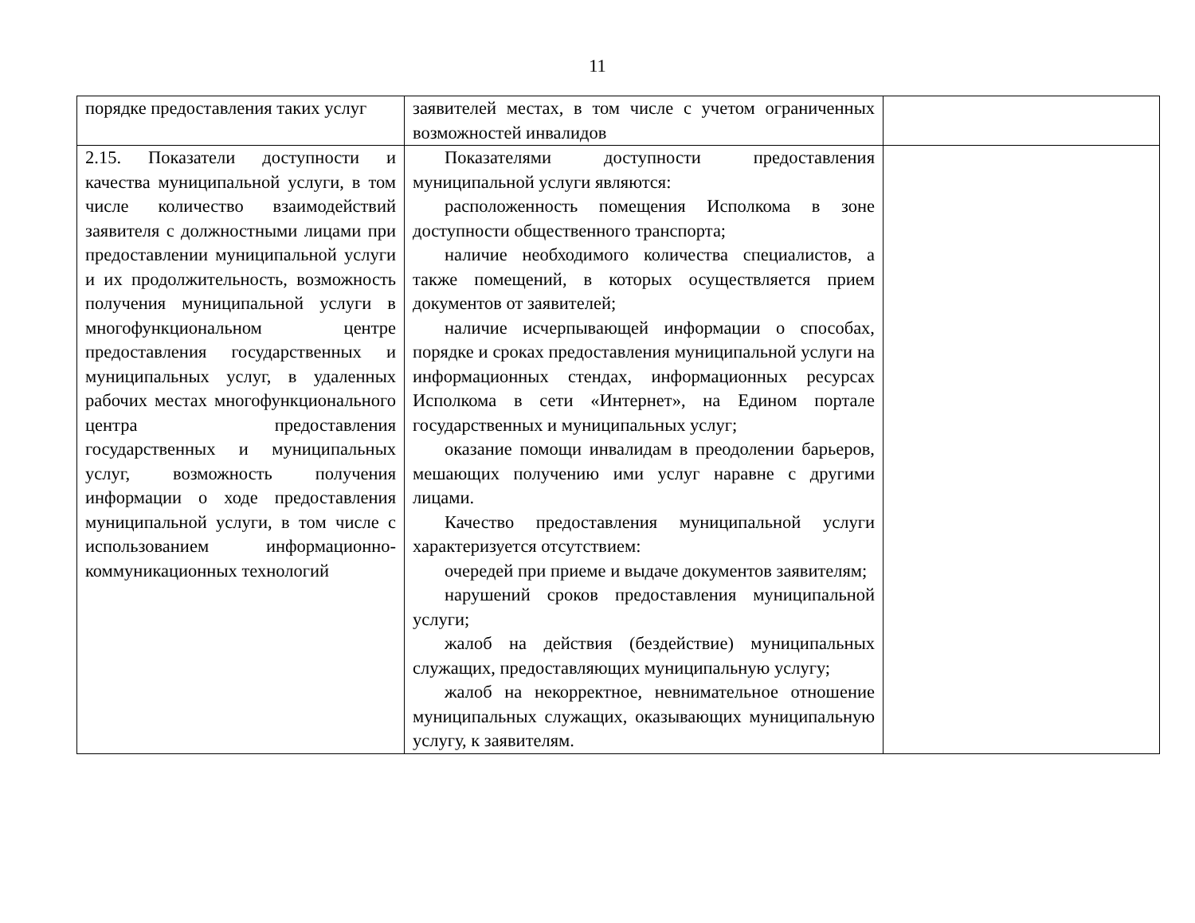11
| порядке предоставления таких услуг | заявителей местах, в том числе с учетом ограниченных возможностей инвалидов | |
| 2.15. Показатели доступности и качества муниципальной услуги, в том числе количество взаимодействий заявителя с должностными лицами при предоставлении муниципальной услуги и их продолжительность, возможность получения муниципальной услуги в многофункциональном центре предоставления государственных и муниципальных услуг, в удаленных рабочих местах многофункционального центра предоставления государственных и муниципальных услуг, возможность получения информации о ходе предоставления муниципальной услуги, в том числе с использованием информационно-коммуникационных технологий | Показателями доступности предоставления муниципальной услуги являются: расположенность помещения Исполкома в зоне доступности общественного транспорта; наличие необходимого количества специалистов, а также помещений, в которых осуществляется прием документов от заявителей; наличие исчерпывающей информации о способах, порядке и сроках предоставления муниципальной услуги на информационных стендах, информационных ресурсах Исполкома в сети «Интернет», на Едином портале государственных и муниципальных услуг; оказание помощи инвалидам в преодолении барьеров, мешающих получению ими услуг наравне с другими лицами. Качество предоставления муниципальной услуги характеризуется отсутствием: очередей при приеме и выдаче документов заявителям; нарушений сроков предоставления муниципальной услуги; жалоб на действия (бездействие) муниципальных служащих, предоставляющих муниципальную услугу; жалоб на некорректное, невнимательное отношение муниципальных служащих, оказывающих муниципальную услугу, к заявителям. | |